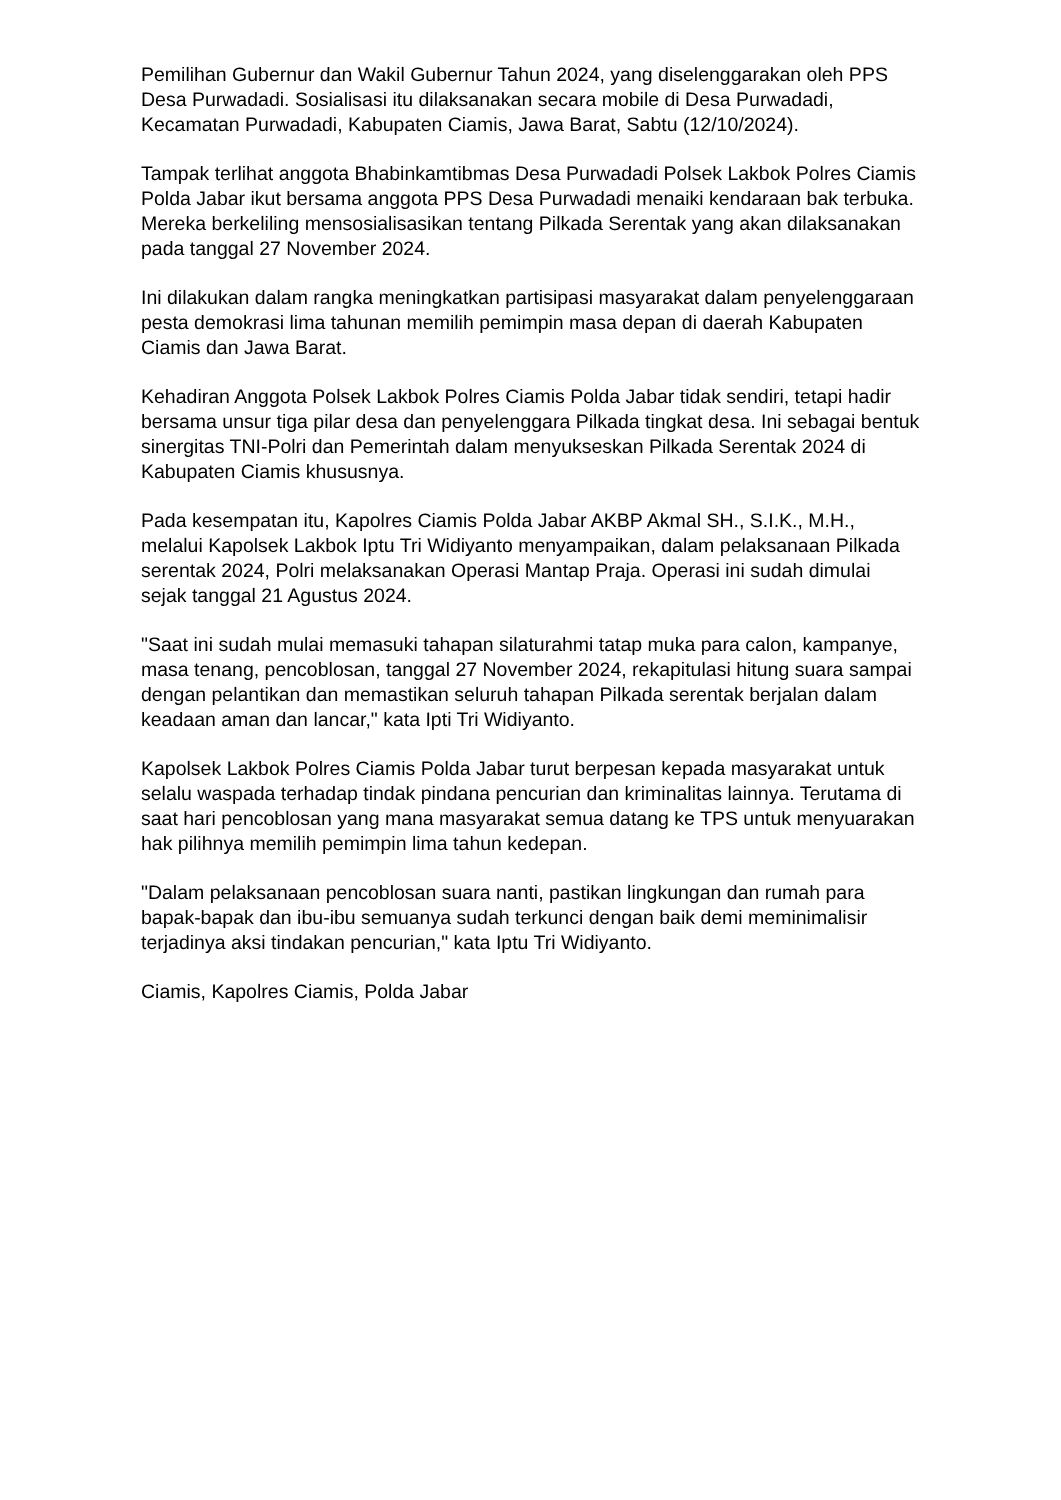Pemilihan Gubernur dan Wakil Gubernur Tahun 2024, yang diselenggarakan oleh PPS Desa Purwadadi. Sosialisasi itu dilaksanakan secara mobile di Desa Purwadadi, Kecamatan Purwadadi, Kabupaten Ciamis, Jawa Barat, Sabtu (12/10/2024).
Tampak terlihat anggota Bhabinkamtibmas Desa Purwadadi Polsek Lakbok Polres Ciamis Polda Jabar ikut bersama anggota PPS Desa Purwadadi menaiki kendaraan bak terbuka. Mereka berkeliling mensosialisasikan tentang Pilkada Serentak yang akan dilaksanakan pada tanggal 27 November 2024.
Ini dilakukan dalam rangka meningkatkan partisipasi masyarakat dalam penyelenggaraan pesta demokrasi lima tahunan memilih pemimpin masa depan di daerah Kabupaten Ciamis dan Jawa Barat.
Kehadiran Anggota Polsek Lakbok Polres Ciamis Polda Jabar tidak sendiri, tetapi hadir bersama unsur tiga pilar desa dan penyelenggara Pilkada tingkat desa. Ini sebagai bentuk sinergitas TNI-Polri dan Pemerintah dalam menyukseskan Pilkada Serentak 2024 di Kabupaten Ciamis khususnya.
Pada kesempatan itu, Kapolres Ciamis Polda Jabar AKBP Akmal SH., S.I.K., M.H., melalui Kapolsek Lakbok Iptu Tri Widiyanto menyampaikan, dalam pelaksanaan Pilkada serentak 2024, Polri melaksanakan Operasi Mantap Praja. Operasi ini sudah dimulai sejak tanggal 21 Agustus 2024.
"Saat ini sudah mulai memasuki tahapan silaturahmi tatap muka para calon, kampanye, masa tenang, pencoblosan, tanggal 27 November 2024, rekapitulasi hitung suara sampai dengan pelantikan dan memastikan seluruh tahapan Pilkada serentak berjalan dalam keadaan aman dan lancar," kata Ipti Tri Widiyanto.
Kapolsek Lakbok Polres Ciamis Polda Jabar turut berpesan kepada masyarakat untuk selalu waspada terhadap tindak pindana pencurian dan kriminalitas lainnya. Terutama di saat hari pencoblosan yang mana masyarakat semua datang ke TPS untuk menyuarakan hak pilihnya memilih pemimpin lima tahun kedepan.
"Dalam pelaksanaan pencoblosan suara nanti, pastikan lingkungan dan rumah para bapak-bapak dan ibu-ibu semuanya sudah terkunci dengan baik demi meminimalisir terjadinya aksi tindakan pencurian," kata Iptu Tri Widiyanto.
Ciamis, Kapolres Ciamis, Polda Jabar